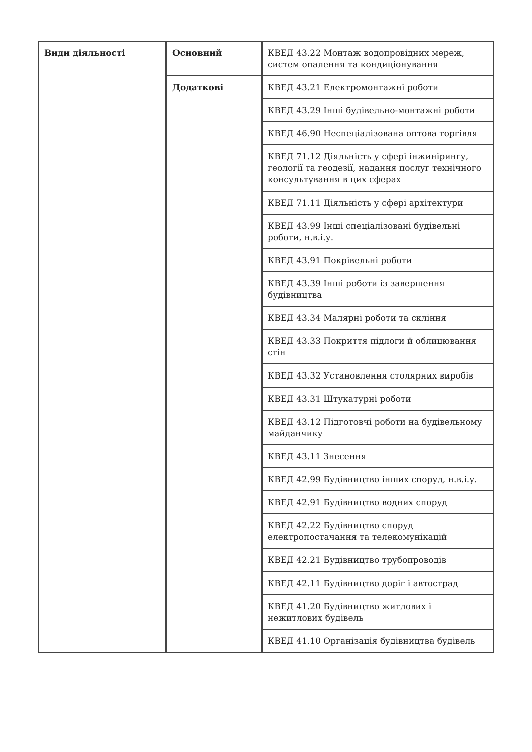| Види діяльності | Основний | КВЕД 43.22 Монтаж водопровідних мереж, систем опалення та кондиціонування |
| | Додаткові | КВЕД 43.21 Електромонтажні роботи |
| | | КВЕД 43.29 Інші будівельно-монтажні роботи |
| | | КВЕД 46.90 Неспеціалізована оптова торгівля |
| | | КВЕД 71.12 Діяльність у сфері інжинірингу, геології та геодезії, надання послуг технічного консультування в цих сферах |
| | | КВЕД 71.11 Діяльність у сфері архітектури |
| | | КВЕД 43.99 Інші спеціалізовані будівельні роботи, н.в.і.у. |
| | | КВЕД 43.91 Покрівельні роботи |
| | | КВЕД 43.39 Інші роботи із завершення будівництва |
| | | КВЕД 43.34 Малярні роботи та скління |
| | | КВЕД 43.33 Покриття підлоги й облицювання стін |
| | | КВЕД 43.32 Установлення столярних виробів |
| | | КВЕД 43.31 Штукатурні роботи |
| | | КВЕД 43.12 Підготовчі роботи на будівельному майданчику |
| | | КВЕД 43.11 Знесення |
| | | КВЕД 42.99 Будівництво інших споруд, н.в.і.у. |
| | | КВЕД 42.91 Будівництво водних споруд |
| | | КВЕД 42.22 Будівництво споруд електропостачання та телекомунікацій |
| | | КВЕД 42.21 Будівництво трубопроводів |
| | | КВЕД 42.11 Будівництво доріг і автострад |
| | | КВЕД 41.20 Будівництво житлових і нежитлових будівель |
| | | КВЕД 41.10 Організація будівництва будівель |